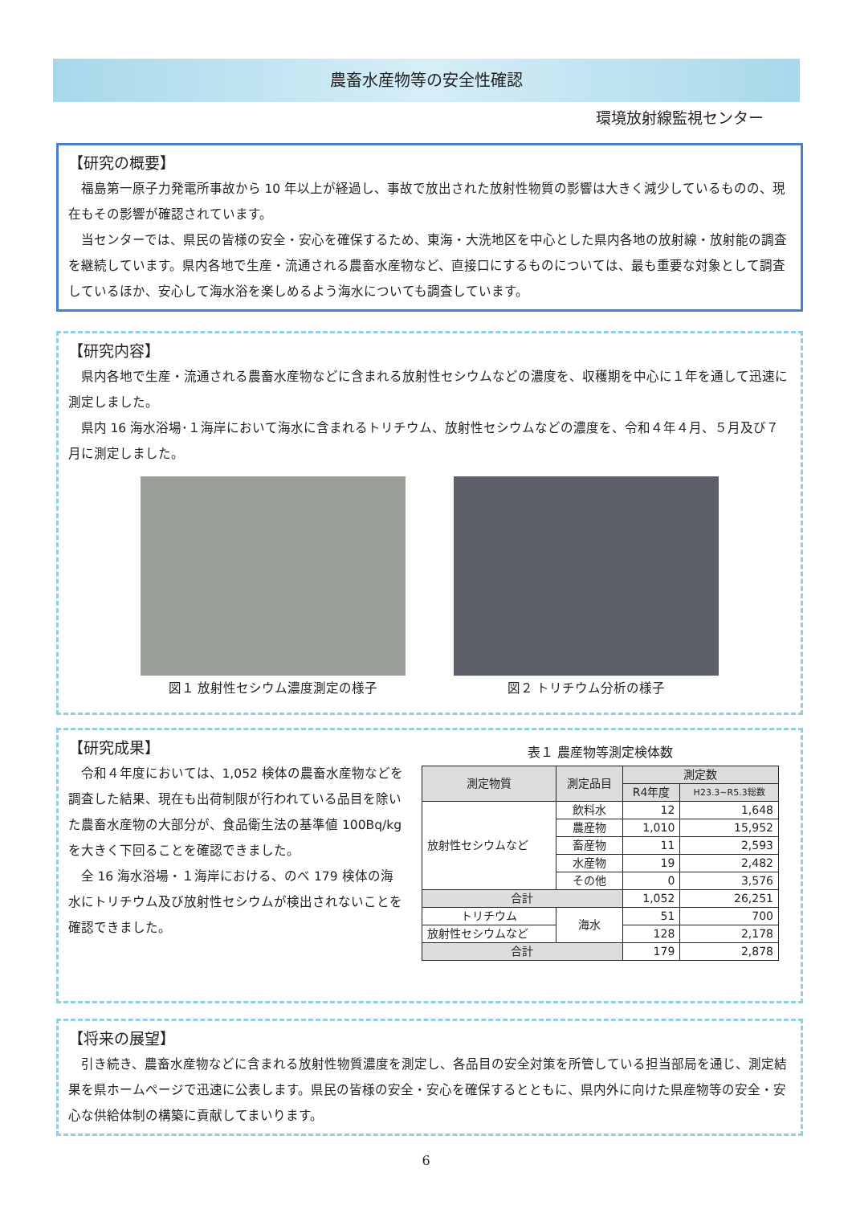農畜水産物等の安全性確認
環境放射線監視センター
【研究の概要】
福島第一原子力発電所事故から 10 年以上が経過し、事故で放出された放射性物質の影響は大きく減少しているものの、現在もその影響が確認されています。
当センターでは、県民の皆様の安全・安心を確保するため、東海・大洗地区を中心とした県内各地の放射線・放射能の調査を継続しています。県内各地で生産・流通される農畜水産物など、直接口にするものについては、最も重要な対象として調査しているほか、安心して海水浴を楽しめるよう海水についても調査しています。
【研究内容】
県内各地で生産・流通される農畜水産物などに含まれる放射性セシウムなどの濃度を、収穫期を中心に１年を通して迅速に測定しました。
県内 16 海水浴場･１海岸において海水に含まれるトリチウム、放射性セシウムなどの濃度を、令和４年４月、５月及び７月に測定しました。
図１ 放射性セシウム濃度測定の様子 図２ トリチウム分析の様子
【研究成果】
令和４年度においては、1,052 検体の農畜水産物などを調査した結果、現在も出荷制限が行われている品目を除いた農畜水産物の大部分が、食品衛生法の基準値 100Bq/kg を大きく下回ることを確認できました。
全 16 海水浴場・１海岸における、のべ 179 検体の海水にトリチウム及び放射性セシウムが検出されないことを確認できました。
表１ 農産物等測定検体数
| 測定物質 | 測定品目 | 測定数 | |
| --- | --- | --- | --- |
| | | R4年度 | H23.3~R5.3総数 |
| 放射性セシウムなど | 飲料水 | 12 | 1,648 |
| | 農産物 | 1,010 | 15,952 |
| | 畜産物 | 11 | 2,593 |
| | 水産物 | 19 | 2,482 |
| | その他 | 0 | 3,576 |
| 合計 | | 1,052 | 26,251 |
| トリチウム | 海水 | 51 | 700 |
| 放射性セシウムなど | | 128 | 2,178 |
| 合計 | | 179 | 2,878 |
【将来の展望】
引き続き、農畜水産物などに含まれる放射性物質濃度を測定し、各品目の安全対策を所管している担当部局を通じ、測定結果を県ホームページで迅速に公表します。県民の皆様の安全・安心を確保するとともに、県内外に向けた県産物等の安全・安心な供給体制の構築に貢献してまいります。
6